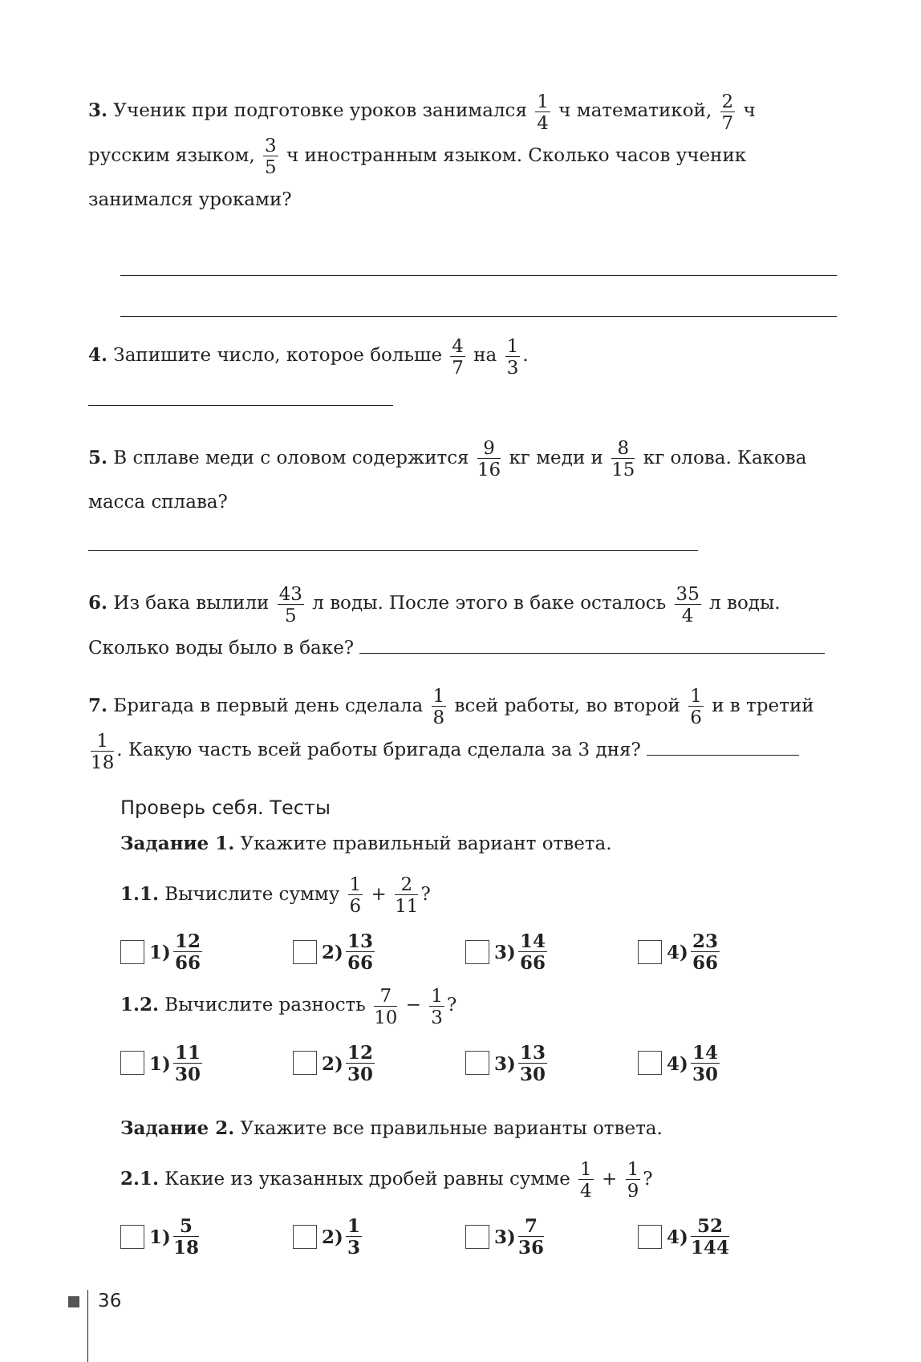3. Ученик при подготовке уроков занимался 1 4 ч математикой, 2 7 ч русским языком, 3 5 ч иностранным языком. Сколько часов ученик занимался уроками?
4. Запишите число, которое больше 4 7 на 1 3.
5. В сплаве меди с оловом содержится 9 16 кг меди и 8 15 кг олова. Какова масса сплава?
6. Из бака вылили 43 5 л воды. После этого в баке осталось 35 4 л воды. Сколько воды было в баке?
7. Бригада в первый день сделала 1 8 всей работы, во второй 1 6 и в третий 1 18. Какую часть всей работы бригада сделала за 3 дня?
Проверь себя. Тесты
Задание 1. Укажите правильный вариант ответа.
1.1. Вычислите сумму 1 6 + 2 11?
1) 12 66
2) 13 66
3) 14 66
4) 23 66
1.2. Вычислите разность 7 10 − 1 3?
1) 11 30
2) 12 30
3) 13 30
4) 14 30
Задание 2. Укажите все правильные варианты ответа.
2.1. Какие из указанных дробей равны сумме 1 4 + 1 9?
1) 5 18
2) 1 3
3) 7 36
4) 52 144
36